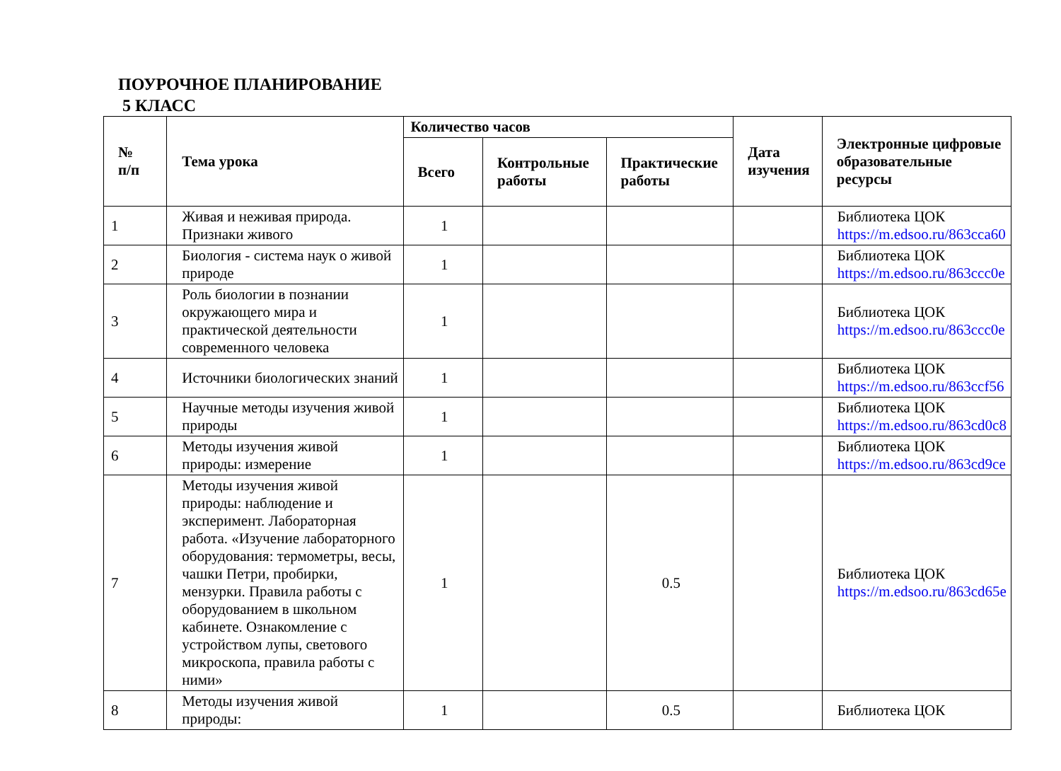ПОУРОЧНОЕ ПЛАНИРОВАНИЕ
5 КЛАСС
| № п/п | Тема урока | Количество часов | | | Дата изучения | Электронные цифровые образовательные ресурсы |
| --- | --- | --- | --- | --- | --- | --- |
| | | Всего | Контрольные работы | Практические работы | | |
| 1 | Живая и неживая природа. Признаки живого | 1 | | | | Библиотека ЦОК https://m.edsoo.ru/863cca60 |
| 2 | Биология - система наук о живой природе | 1 | | | | Библиотека ЦОК https://m.edsoo.ru/863ccc0e |
| 3 | Роль биологии в познании окружающего мира и практической деятельности современного человека | 1 | | | | Библиотека ЦОК https://m.edsoo.ru/863ccc0e |
| 4 | Источники биологических знаний | 1 | | | | Библиотека ЦОК https://m.edsoo.ru/863ccf56 |
| 5 | Научные методы изучения живой природы | 1 | | | | Библиотека ЦОК https://m.edsoo.ru/863cd0c8 |
| 6 | Методы изучения живой природы: измерение | 1 | | | | Библиотека ЦОК https://m.edsoo.ru/863cd9ce |
| 7 | Методы изучения живой природы: наблюдение и эксперимент. Лабораторная работа. «Изучение лабораторного оборудования: термометры, весы, чашки Петри, пробирки, мензурки. Правила работы с оборудованием в школьном кабинете. Ознакомление с устройством лупы, светового микроскопа, правила работы с ними» | 1 | | 0.5 | | Библиотека ЦОК https://m.edsoo.ru/863cd65e |
| 8 | Методы изучения живой природы: | 1 | | 0.5 | | Библиотека ЦОК |